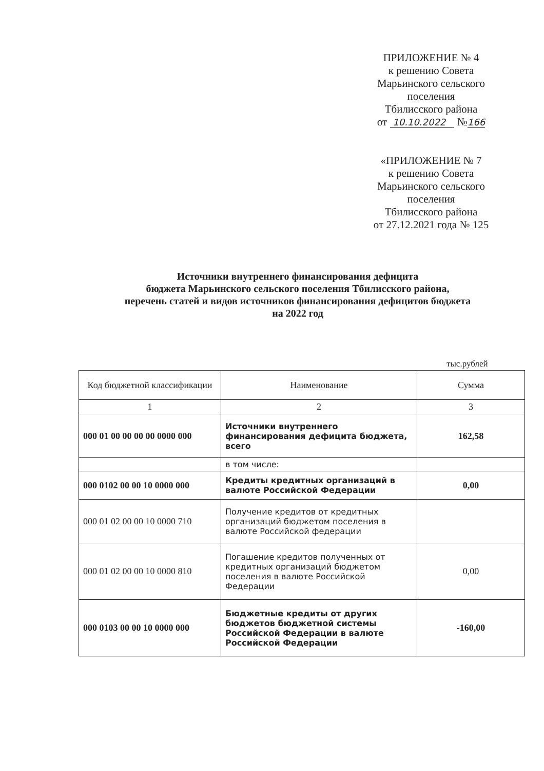ПРИЛОЖЕНИЕ № 4
к решению Совета
Марьинского сельского
поселения
Тбилисского района
от 10.10.2022 №166
«ПРИЛОЖЕНИЕ № 7
к решению Совета
Марьинского сельского
поселения
Тбилисского района
от 27.12.2021 года № 125
Источники внутреннего финансирования дефицита
бюджета Марьинского сельского поселения Тбилисского района,
перечень статей и видов источников финансирования дефицитов бюджета
на 2022 год
тыс.рублей
| Код бюджетной классификации | Наименование | Сумма |
| --- | --- | --- |
| 1 | 2 | 3 |
| 000 01 00 00 00 00 0000 000 | Источники внутреннего финансирования дефицита бюджета, всего | 162,58 |
| | в том числе: | |
| 000 0102 00 00 10 0000 000 | Кредиты кредитных организаций в валюте Российской Федерации | 0,00 |
| 000 01 02 00 00 10 0000 710 | Получение кредитов от кредитных организаций бюджетом поселения в валюте Российской федерации | |
| 000 01 02 00 00 10 0000 810 | Погашение кредитов полученных от кредитных организаций бюджетом поселения в валюте Российской Федерации | 0,00 |
| 000 0103 00 00 10 0000 000 | Бюджетные кредиты от других бюджетов бюджетной системы Российской Федерации в валюте Российской Федерации | -160,00 |